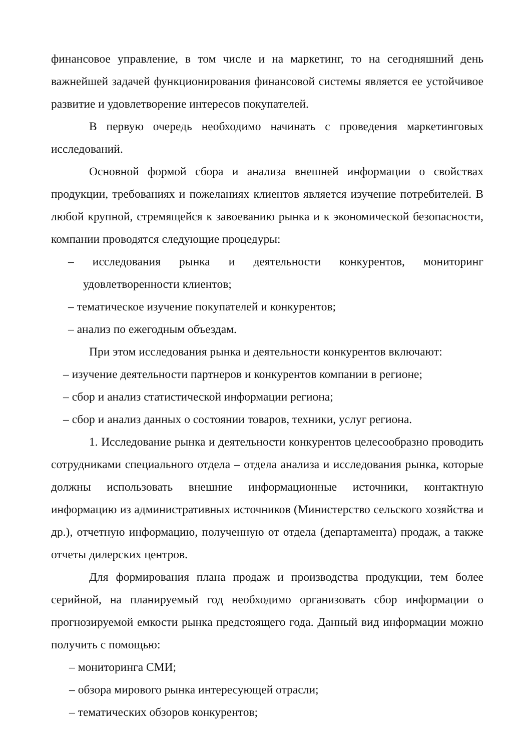финансовое управление, в том числе и на маркетинг, то на сегодняшний день важнейшей задачей функционирования финансовой системы является ее устойчивое развитие и удовлетворение интересов покупателей.
В первую очередь необходимо начинать с проведения маркетинговых исследований.
Основной формой сбора и анализа внешней информации о свойствах продукции, требованиях и пожеланиях клиентов является изучение потребителей. В любой крупной, стремящейся к завоеванию рынка и к экономической безопасности, компании проводятся следующие процедуры:
– исследования рынка и деятельности конкурентов, мониторинг удовлетворенности клиентов;
– тематическое изучение покупателей и конкурентов;
– анализ по ежегодным объездам.
При этом исследования рынка и деятельности конкурентов включают:
– изучение деятельности партнеров и конкурентов компании в регионе;
– сбор и анализ статистической информации региона;
– сбор и анализ данных о состоянии товаров, техники, услуг региона.
1. Исследование рынка и деятельности конкурентов целесообразно проводить сотрудниками специального отдела – отдела анализа и исследования рынка, которые должны использовать внешние информационные источники, контактную информацию из административных источников (Министерство сельского хозяйства и др.), отчетную информацию, полученную от отдела (департамента) продаж, а также отчеты дилерских центров.
Для формирования плана продаж и производства продукции, тем более серийной, на планируемый год необходимо организовать сбор информации о прогнозируемой емкости рынка предстоящего года. Данный вид информации можно получить с помощью:
– мониторинга СМИ;
– обзора мирового рынка интересующей отрасли;
– тематических обзоров конкурентов;